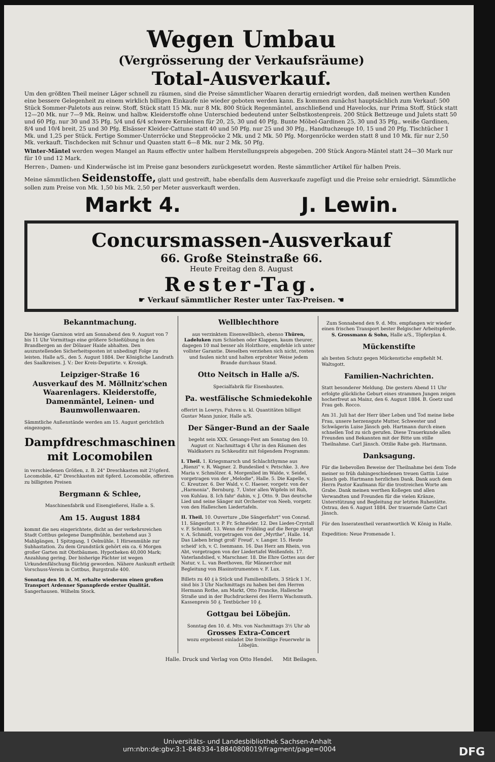Wegen Umbau
(Vergrösserung der Verkaufsräume)
Total-Ausverkauf.
Um den größten Theil meiner Läger schnell zu räumen, sind die Preise sämmtlicher Waaren derartig erniedrigt worden, daß meinen werthen Kunden eine bessere Gelegenheit zu einem wirklich billigen Einkaufe nie wieder geboten werden kann. Es kommen zunächst hauptsächlich zum Verkauf: 500 Stück Sommer-Paletots aus reinw. Stoff, Stück statt 15 Mk. nur 8 Mk. 800 Stück Regenmäntel, anschließend und Havelocks, nur Prima Stoff, Stück statt 12—20 Mk. nur 7—9 Mk. Reinw. und halbw. Kleiderstoffe ohne Unterschied bedeutend unter Selbstkostenpreis. 200 Stück Bettzeuge und Julets statt 50 und 60 Pfg. nur 30 und 35 Pfg. 5/4 und 6/4 schwere Kernleinen für 20, 25, 30 und 40 Pfg. Bunte Möbel-Gardinen 25, 30 und 35 Pfg., weiße Gardinen, 8/4 und 10/4 breit, 25 und 30 Pfg. Elsässer Kleider-Cattune statt 40 und 50 Pfg. nur 25 und 30 Pfg., Handtuchzeuge 10, 15 und 20 Pfg. Tischtücher 1 Mk. und 1,25 per Stück. Fertige Sommer-Unterröcke und Stepproöcke 2 Mk. und 2 Mk. 50 Pfg. Morgenröcke werden statt 8 und 10 Mk. für nur 2,50 Mk. verkauft. Tischdecken mit Schnur und Quasten statt 6—8 Mk. nur 2 Mk. 50 Pfg.
Winter-Mäntel werden wegen Mangel an Raum effectiv unter halbem Herstellungspreis abgegeben. 200 Stück Angora-Mäntel statt 24—30 Mark nur für 10 und 12 Mark.
Herren-, Damen- und Kinderwäsche ist im Preise ganz besonders zurückgesetzt worden. Reste sämmtlicher Artikel für halben Preis.
Meine sämmtlichen Seidenstoffe, glatt und gestreift, habe ebenfalls dem Ausverkaufe zugefügt und die Preise sehr erniedrigt. Sämmtliche sollen zum Preise von Mk. 1,50 bis Mk. 2,50 per Meter ausverkauft werden.
Markt 4. J. Lewin.
Concursmassen-Ausverkauf
66. Große Steinstraße 66.
Heute Freitag den 8. August
Rester-Tag.
☛ Verkauf sämmtlicher Rester unter Tax-Preisen. ☚
Bekanntmachung.
Die hiesige Garnison wird am Sonnabend den 9. August von 7 bis 11 Uhr Vormittags eine größere Schießübung in den Brandbergen an der Dölauer Haide abhalten. Den auszustellenden Sicherheitsposten ist unbedingt Folge zu leisten. Halle a/S., den 5. August 1884. Der Königliche Landrath des Saalkreises. J. V.: Der Kreis-Deputirte. v. Krosigk.
Leipziger-Straße 16
Ausverkauf des M. Möllnitz'schen Waarenlagers. Kleiderstoffe, Damenmäntel, Leinen- und Baumwollenwaaren.
Sämmtliche Außenstände werden am 15. August gerichtlich eingezogen.
Dampfdreschmaschinen mit Locomobilen
in verschiedenen Größen, z. B. 24" Dreschkasten mit 2½pferd. Locomobile, 42" Dreschkasten mit 6pferd. Locomobile, offeriren zu billigsten Preisen
Bergmann & Schlee,
Maschinenfabrik und Eisengießerei, Halle a. S.
Am 15. August 1884
kommt die neu eingerichtete, dicht an der verkehrsreichen Stadt Cottbus gelegene Dampfmühle, bestehend aus 3 Mahlgängen, 1 Spitzgang, 1 Oelmühle, 1 Hirsenmühle zur Subhastation. Zu dem Grundstück gehört ein ca. 6 Morgen großer Garten mit Obstbäumen. Hypotheken 40,000 Mark; Anzahlung gering. Der bisherige Pächter ist wegen Urkundenfälschung flüchtig geworden. Nähere Auskunft ertheilt Vorschuss-Verein in Cottbus, Burgstraße 400.
Sonntag den 10. d. M. erhalte wiederum einen großen Transport Ardenner Spannpferde erster Qualität. Sangerhausen. Wilhelm Stock.
Wellblechthore
aus verzinktem Eisenwellblech, ebenso Thüren, Ladeluken zum Schieben oder Klappen, kaum theurer, dagegen 10 mal besser als Holzthore, empfehle ich unter vollster Garantie. Dieselben verziehen sich nicht, rosten und faulen nicht und halten erprobter Weise jedem Brande durchaus Stand.
Otto Neitsch in Halle a/S.
Specialfabrik für Eisenbauten.
Pa. westfälische Schmiedekohle
offerirt in Lowrys, Fuhren u. kl. Quantitäten billigst Gustav Mann junior, Halle a/S.
Der Sänger-Bund an der Saale
begeht sein XXX. Gesangs-Fest am Sonntag den 10. August cr. Nachmittags 4 Uhr in den Räumen des Waldkaters zu Schkeuditz mit folgendem Programm:
I. Theil. 1. Kriegsmarsch und Schlachthymne aus „Rienzi" v. R. Wagner. 2. Bundeslied v. Petschke. 3. Ave Maria v. Schmölzer. 4. Morgenlied im Walde, v. Seidel, vorgetragen von der „Melodie", Halle. 5. Die Kapelle, v. C. Kreutzer. 6. Der Wald, v. C. Haeser, vorgetr. von der „Harmonia", Bernburg. 7. Unter allen Wipfeln ist Ruh, von Kuhlau. 8. Ich fahr' dahin, v. J. Otto. 9. Das deutsche Lied und seine Sänger mit Orchester von Neeb, vorgetr. von den Halleschen Liedertafeln.
II. Theil. 10. Ouverture „Die Sängerfahrt" von Conrad. 11. Sängerlust v. P. Fr. Schneider. 12. Des Liedes-Crystall v. F. Schmidt. 13. Wenn der Frühling auf die Berge steigt v. A. Schmidt, vorgetragen von der „Myrthe", Halle. 14. Das Lieben bringt groß' Freud', v. Langer. 15. Heute scheid' ich, v. C. Isenmann. 16. Das Herz am Rhein, von Abt, vorgetragen von der Liedertafel Weißenfels. 17. Vaterlandslied, v. Marschner. 18. Die Ehre Gottes aus der Natur, v. L. van Beethoven, für Männerchor mit Begleitung von Blasinstrumenten v. F. Lux.
Billets zu 40 ₰ à Stück und Familienbillets, 3 Stück 1 ℳ, sind bis 3 Uhr Nachmittags zu haben bei den Herren Hermann Rothe, am Markt, Otto Francke, Hallesche Straße und in der Buchdruckerei des Herrn Wachsmuth. Kassenpreis 50 ₰. Textbücher 10 ₰.
Gottgau bei Löbejün.
Sonntag den 10. d. Mts. von Nachmittags 3½ Uhr ab
Grosses Extra-Concert
wozu ergebenst einladet Die freiwillige Feuerwehr in Löbejün.
Zum Sonnabend den 9. d. Mts. empfangen wir wieder einen frischen Transport bester Belgischer Arbeitspferde.
S. Grossmann & Sohn, Halle a/S., Töpferplan 4.
Mückenstifte
als besten Schutz gegen Mückenstiche empfiehlt M. Waltsgott.
Familien-Nachrichten.
Statt besonderer Meldung. Die gestern Abend 11 Uhr erfolgte glückliche Geburt eines strammen Jungen zeigen hocherfreut an Mainz, den 6. August 1884. B. Goetz und Frau geb. Rocco.
Am 31. Juli hat der Herr über Leben und Tod meine liebe Frau, unsere herzensgute Mutter, Schwester und Schwägerin Luise Jänsch geb. Hartmann durch einen schnellen Tod zu sich gerufen. Diese Trauerkunde allen Freunden und Bekannten mit der Bitte um stille Theilnahme. Carl Jänsch. Ottilie Rabe geb. Hartmann.
Danksagung.
Für die liebevollen Beweise der Theilnahme bei dem Tode meiner so früh dahingeschiedenen treuen Gattin Luise Jänsch geb. Hartmann herzlichen Dank. Dank auch dem Herrn Pastor Kaufmann für die trostreichen Worte am Grabe. Dank meinen werthen Kollegen und allen Verwandten und Freunden für die vielen Kränze, Unterstützung und Begleitung zur letzten Ruhestätte. Ostrau, den 6. August 1884. Der trauernde Gatte Carl Jänsch.
Für den Inseratentheil verantwortlich W. König in Halle.
Expedition: Neue Promenade 1.
Halle. Druck und Verlag von Otto Hendel. Mit Beilagen.
Universitäts- und Landesbibliothek Sachsen-Anhalt
urn:nbn:de:gbv:3:1-848334-18840808019/fragment/page=0004 DFG